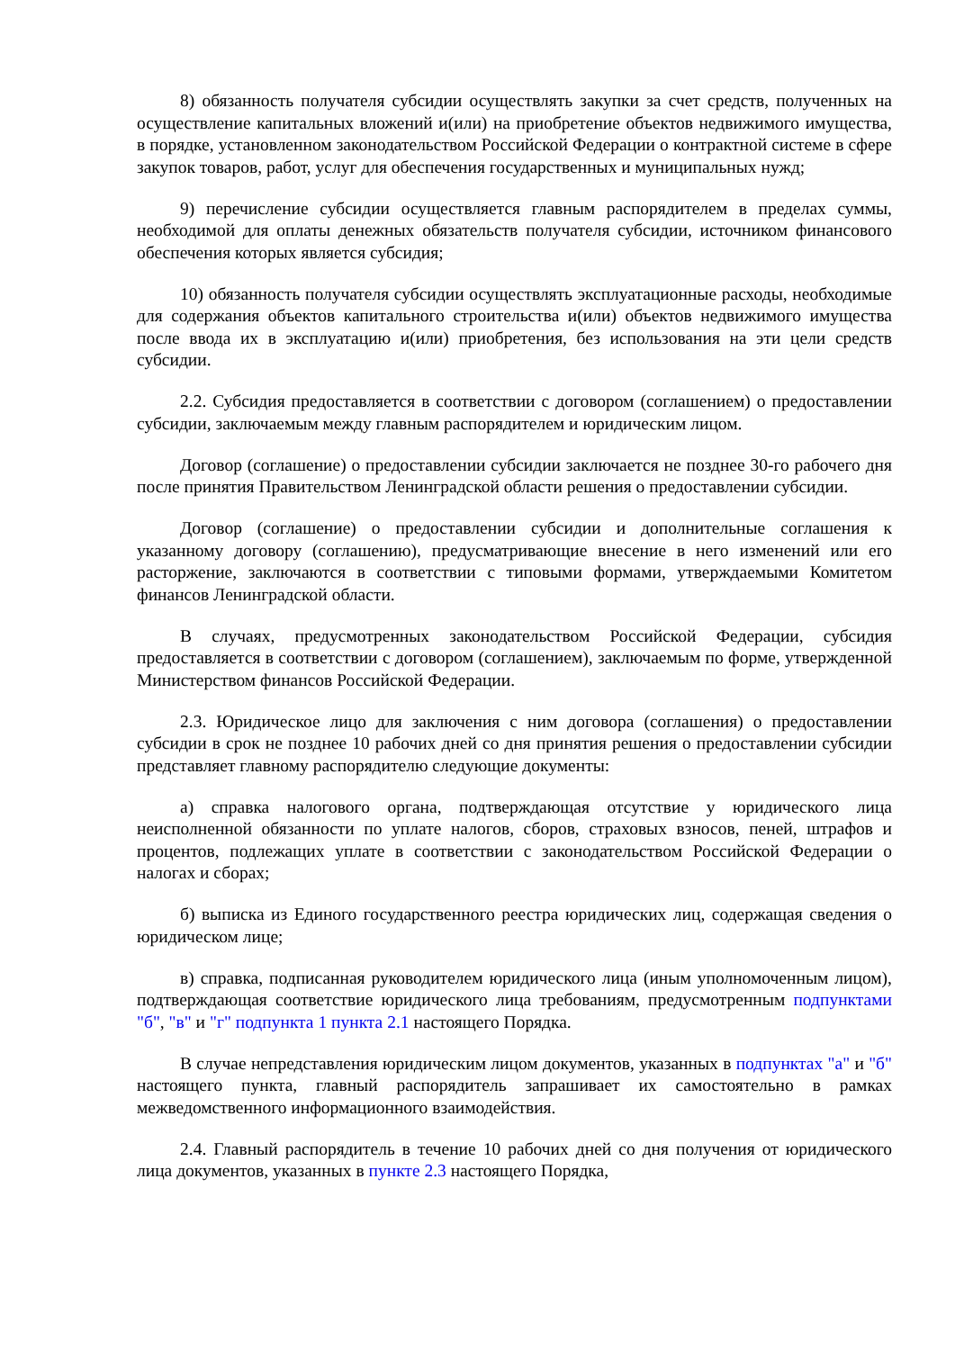8) обязанность получателя субсидии осуществлять закупки за счет средств, полученных на осуществление капитальных вложений и(или) на приобретение объектов недвижимого имущества, в порядке, установленном законодательством Российской Федерации о контрактной системе в сфере закупок товаров, работ, услуг для обеспечения государственных и муниципальных нужд;
9) перечисление субсидии осуществляется главным распорядителем в пределах суммы, необходимой для оплаты денежных обязательств получателя субсидии, источником финансового обеспечения которых является субсидия;
10) обязанность получателя субсидии осуществлять эксплуатационные расходы, необходимые для содержания объектов капитального строительства и(или) объектов недвижимого имущества после ввода их в эксплуатацию и(или) приобретения, без использования на эти цели средств субсидии.
2.2. Субсидия предоставляется в соответствии с договором (соглашением) о предоставлении субсидии, заключаемым между главным распорядителем и юридическим лицом.
Договор (соглашение) о предоставлении субсидии заключается не позднее 30-го рабочего дня после принятия Правительством Ленинградской области решения о предоставлении субсидии.
Договор (соглашение) о предоставлении субсидии и дополнительные соглашения к указанному договору (соглашению), предусматривающие внесение в него изменений или его расторжение, заключаются в соответствии с типовыми формами, утверждаемыми Комитетом финансов Ленинградской области.
В случаях, предусмотренных законодательством Российской Федерации, субсидия предоставляется в соответствии с договором (соглашением), заключаемым по форме, утвержденной Министерством финансов Российской Федерации.
2.3. Юридическое лицо для заключения с ним договора (соглашения) о предоставлении субсидии в срок не позднее 10 рабочих дней со дня принятия решения о предоставлении субсидии представляет главному распорядителю следующие документы:
а) справка налогового органа, подтверждающая отсутствие у юридического лица неисполненной обязанности по уплате налогов, сборов, страховых взносов, пеней, штрафов и процентов, подлежащих уплате в соответствии с законодательством Российской Федерации о налогах и сборах;
б) выписка из Единого государственного реестра юридических лиц, содержащая сведения о юридическом лице;
в) справка, подписанная руководителем юридического лица (иным уполномоченным лицом), подтверждающая соответствие юридического лица требованиям, предусмотренным подпунктами "б", "в" и "г" подпункта 1 пункта 2.1 настоящего Порядка.
В случае непредставления юридическим лицом документов, указанных в подпунктах "а" и "б" настоящего пункта, главный распорядитель запрашивает их самостоятельно в рамках межведомственного информационного взаимодействия.
2.4. Главный распорядитель в течение 10 рабочих дней со дня получения от юридического лица документов, указанных в пункте 2.3 настоящего Порядка,